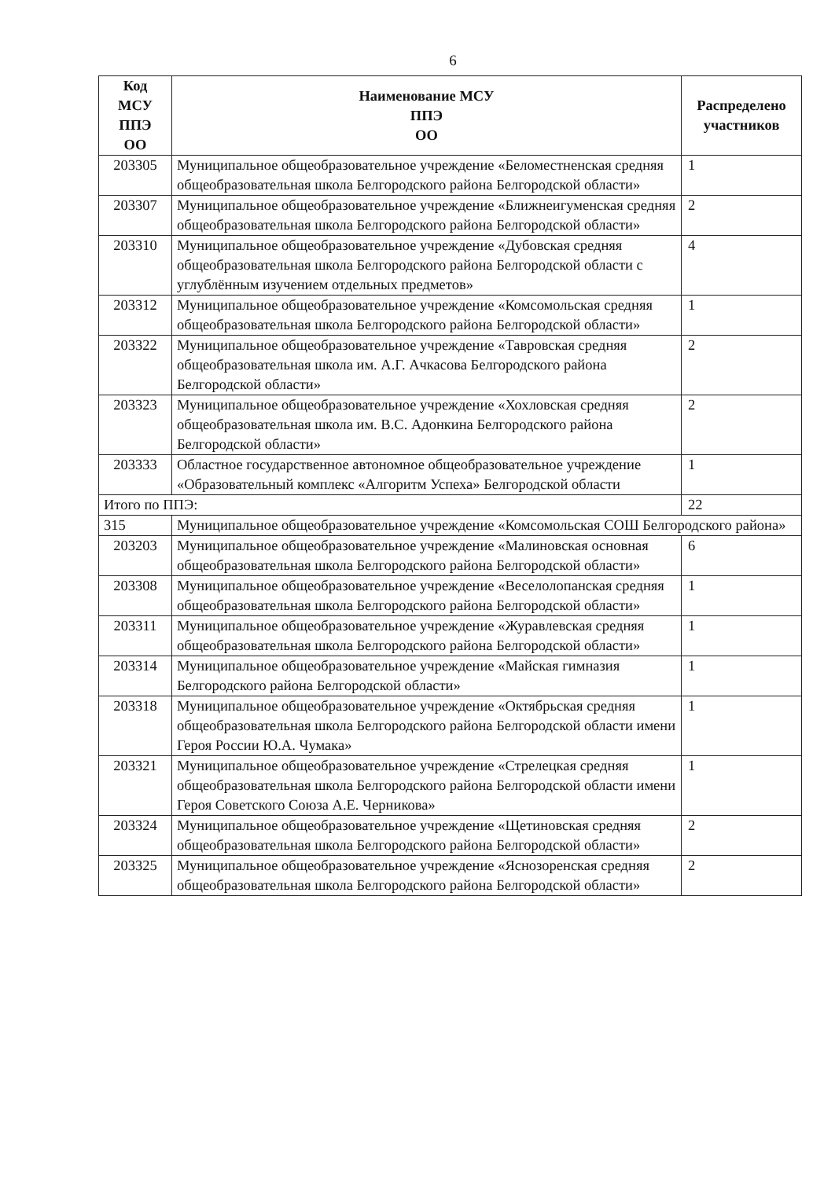6
| Код МСУ ППЭ ОО | Наименование МСУ ППЭ ОО | Распределено участников |
| --- | --- | --- |
| 203305 | Муниципальное общеобразовательное учреждение «Беломестненская средняя общеобразовательная школа Белгородского района Белгородской области» | 1 |
| 203307 | Муниципальное общеобразовательное учреждение «Ближнеигуменская средняя общеобразовательная школа Белгородского района Белгородской области» | 2 |
| 203310 | Муниципальное общеобразовательное учреждение «Дубовская средняя общеобразовательная школа Белгородского района Белгородской области с углублённым изучением отдельных предметов» | 4 |
| 203312 | Муниципальное общеобразовательное учреждение «Комсомольская средняя общеобразовательная школа Белгородского района Белгородской области» | 1 |
| 203322 | Муниципальное общеобразовательное учреждение «Тавровская средняя общеобразовательная школа им. А.Г. Ачкасова Белгородского района Белгородской области» | 2 |
| 203323 | Муниципальное общеобразовательное учреждение «Хохловская средняя общеобразовательная школа им. В.С. Адонкина Белгородского района Белгородской области» | 2 |
| 203333 | Областное государственное автономное общеобразовательное учреждение «Образовательный комплекс «Алгоритм Успеха» Белгородской области | 1 |
| Итого по ППЭ: | | 22 |
| 315 | Муниципальное общеобразовательное учреждение «Комсомольская СОШ Белгородского района» | |
| 203203 | Муниципальное общеобразовательное учреждение «Малиновская основная общеобразовательная школа Белгородского района Белгородской области» | 6 |
| 203308 | Муниципальное общеобразовательное учреждение «Веселолопанская средняя общеобразовательная школа Белгородского района Белгородской области» | 1 |
| 203311 | Муниципальное общеобразовательное учреждение «Журавлевская средняя общеобразовательная школа Белгородского района Белгородской области» | 1 |
| 203314 | Муниципальное общеобразовательное учреждение «Майская гимназия Белгородского района Белгородской области» | 1 |
| 203318 | Муниципальное общеобразовательное учреждение «Октябрьская средняя общеобразовательная школа Белгородского района Белгородской области имени Героя России Ю.А. Чумака» | 1 |
| 203321 | Муниципальное общеобразовательное учреждение «Стрелецкая средняя общеобразовательная школа Белгородского района Белгородской области имени Героя Советского Союза А.Е. Черникова» | 1 |
| 203324 | Муниципальное общеобразовательное учреждение «Щетиновская средняя общеобразовательная школа Белгородского района Белгородской области» | 2 |
| 203325 | Муниципальное общеобразовательное учреждение «Яснозоренская средняя общеобразовательная школа Белгородского района Белгородской области» | 2 |